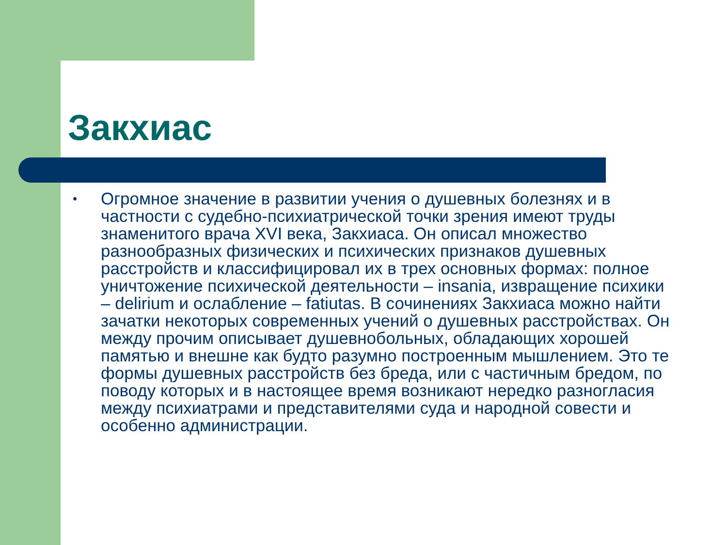Закхиас
•
Огромное значение в развитии учения о душевных болезнях и в частности с судебно-психиатрической точки зрения имеют труды знаменитого врача XVI века, Закхиаса. Он описал множество разнообразных физических и психических признаков душевных расстройств и классифицировал их в трех основных формах: полное уничтожение психической деятельности – insania, извращение психики – delirium и ослабление – fatiutas. В сочинениях Закхиаса можно найти зачатки некоторых современных учений о душевных расстройствах. Он между прочим описывает душевнобольных, обладающих хорошей памятью и внешне как будто разумно построенным мышлением. Это те формы душевных расстройств без бреда, или с частичным бредом, по поводу которых и в настоящее время возникают нередко разногласия между психиатрами и представителями суда и народной совести и особенно администрации.